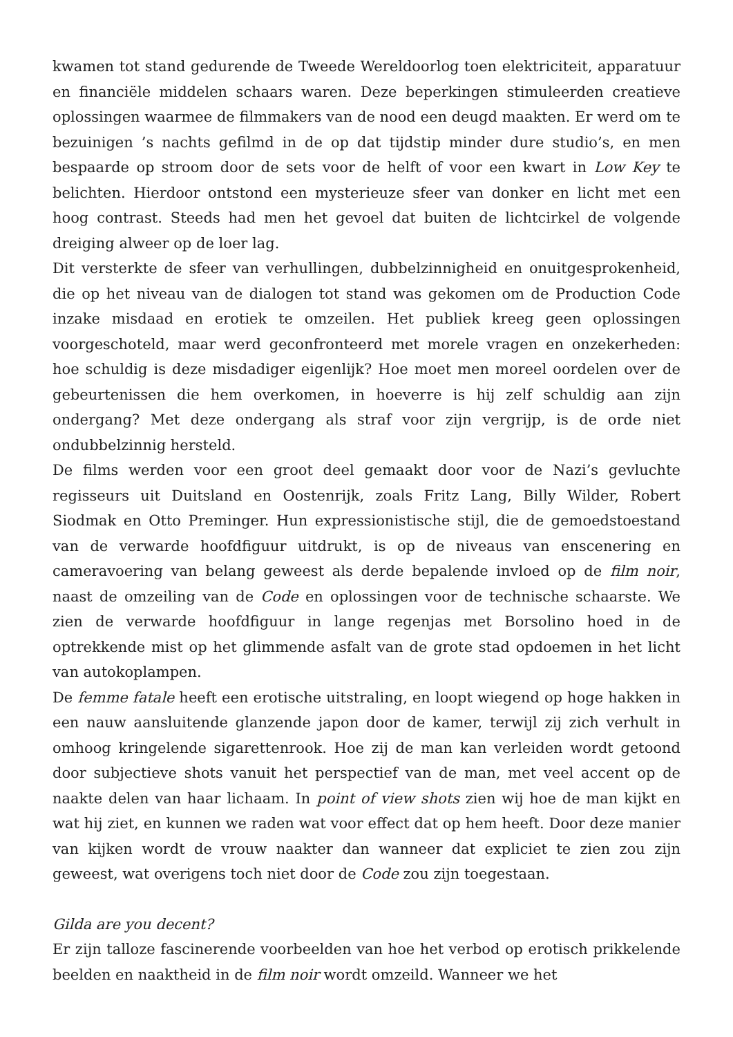kwamen tot stand gedurende de Tweede Wereldoorlog toen elektriciteit, apparatuur en financiële middelen schaars waren. Deze beperkingen stimuleerden creatieve oplossingen waarmee de filmmakers van de nood een deugd maakten. Er werd om te bezuinigen ’s nachts gefilmd in de op dat tijdstip minder dure studio’s, en men bespaarde op stroom door de sets voor de helft of voor een kwart in Low Key te belichten. Hierdoor ontstond een mysterieuze sfeer van donker en licht met een hoog contrast. Steeds had men het gevoel dat buiten de lichtcirkel de volgende dreiging alweer op de loer lag.
Dit versterkte de sfeer van verhullingen, dubbelzinnigheid en onuitgesprokenheid, die op het niveau van de dialogen tot stand was gekomen om de Production Code inzake misdaad en erotiek te omzeilen. Het publiek kreeg geen oplossingen voorgeschoteld, maar werd geconfronteerd met morele vragen en onzekerheden: hoe schuldig is deze misdadiger eigenlijk? Hoe moet men moreel oordelen over de gebeurtenissen die hem overkomen, in hoeverre is hij zelf schuldig aan zijn ondergang? Met deze ondergang als straf voor zijn vergrijp, is de orde niet ondubbelzinnig hersteld.
De films werden voor een groot deel gemaakt door voor de Nazi’s gevluchte regisseurs uit Duitsland en Oostenrijk, zoals Fritz Lang, Billy Wilder, Robert Siodmak en Otto Preminger. Hun expressionistische stijl, die de gemoedstoestand van de verwarde hoofdfiguur uitdrukt, is op de niveaus van enscenering en cameravoering van belang geweest als derde bepalende invloed op de film noir, naast de omzeiling van de Code en oplossingen voor de technische schaarste. We zien de verwarde hoofdfiguur in lange regenjas met Borsolino hoed in de optrekkende mist op het glimmende asfalt van de grote stad opdoemen in het licht van autokoplampen.
De femme fatale heeft een erotische uitstraling, en loopt wiegend op hoge hakken in een nauw aansluitende glanzende japon door de kamer, terwijl zij zich verhult in omhoog kringelende sigarettenrook. Hoe zij de man kan verleiden wordt getoond door subjectieve shots vanuit het perspectief van de man, met veel accent op de naakte delen van haar lichaam. In point of view shots zien wij hoe de man kijkt en wat hij ziet, en kunnen we raden wat voor effect dat op hem heeft. Door deze manier van kijken wordt de vrouw naakter dan wanneer dat expliciet te zien zou zijn geweest, wat overigens toch niet door de Code zou zijn toegestaan.
Gilda are you decent?
Er zijn talloze fascinerende voorbeelden van hoe het verbod op erotisch prikkelende beelden en naaktheid in de film noir wordt omzeild. Wanneer we het